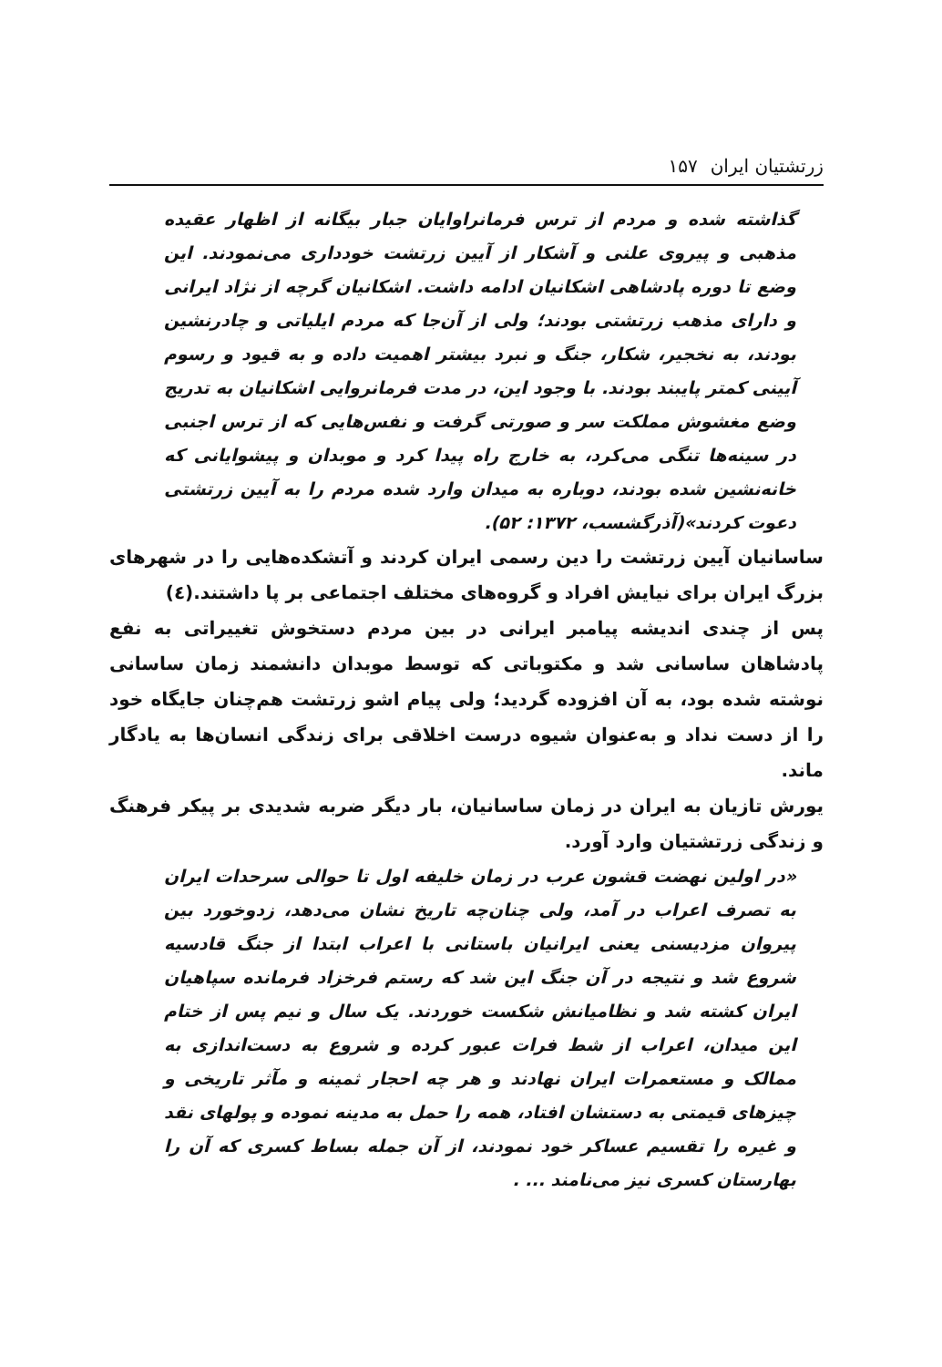زرتشتیان ایران ۱۵۷
گذاشته شده و مردم از ترس فرمانراوایان جبار بیگانه از اظهار عقیده مذهبی و پیروی علنی و آشکار از آیین زرتشت خودداری می‌نمودند. این وضع تا دوره پادشاهی اشکانیان ادامه داشت. اشکانیان گرچه از نژاد ایرانی و دارای مذهب زرتشتی بودند؛ ولی از آن‌جا که مردم ایلیاتی و چادرنشین بودند، به نخجیر، شکار، جنگ و نبرد بیشتر اهمیت داده و به قیود و رسوم آیینی کمتر پایبند بودند. با وجود این، در مدت فرمانروایی اشکانیان به تدریج وضع مغشوش مملکت سر و صورتی گرفت و نفس‌هایی که از ترس اجنبی در سینه‌ها تنگی می‌کرد، به خارج راه پیدا کرد و موبدان و پیشوایانی که خانه‌نشین شده بودند، دوباره به میدان وارد شده مردم را به آیین زرتشتی دعوت کردند»(آذرگشسب، ۱۳۷۲: ۵۲).
ساسانیان آیین زرتشت را دین رسمی ایران کردند و آتشکده‌هایی را در شهرهای بزرگ ایران برای نیایش افراد و گروه‌های مختلف اجتماعی بر پا داشتند.(٤)
پس از چندی اندیشه پیامبر ایرانی در بین مردم دستخوش تغییراتی به نفع پادشاهان ساسانی شد و مکتوباتی که توسط موبدان دانشمند زمان ساسانی نوشته شده بود، به آن افزوده گردید؛ ولی پیام اشو زرتشت هم‌چنان جایگاه خود را از دست نداد و به‌عنوان شیوه درست اخلاقی برای زندگی انسان‌ها به یادگار ماند.
یورش تازیان به ایران در زمان ساسانیان، بار دیگر ضربه شدیدی بر پیکر فرهنگ و زندگی زرتشتیان وارد آورد.
«در اولین نهضت قشون عرب در زمان خلیفه اول تا حوالی سرحدات ایران به تصرف اعراب در آمد، ولی چنان‌چه تاریخ نشان می‌دهد، زدوخورد بین پیروان مزدیسنی یعنی ایرانیان باستانی با اعراب ابتدا از جنگ قادسیه شروع شد و نتیجه در آن جنگ این شد که رستم فرخزاد فرمانده سپاهیان ایران کشته شد و نظامیانش شکست خوردند. یک سال و نیم پس از ختام این میدان، اعراب از شط فرات عبور کرده و شروع به دست‌اندازی به ممالک و مستعمرات ایران نهادند و هر چه احجار ثمینه و مآثر تاریخی و چیزهای قیمتی به دستشان افتاد، همه را حمل به مدینه نموده و پولهای نقد و غیره را تقسیم عساکر خود نمودند، از آن جمله بساط کسری که آن را بهارستان کسری نیز می‌نامند ... .